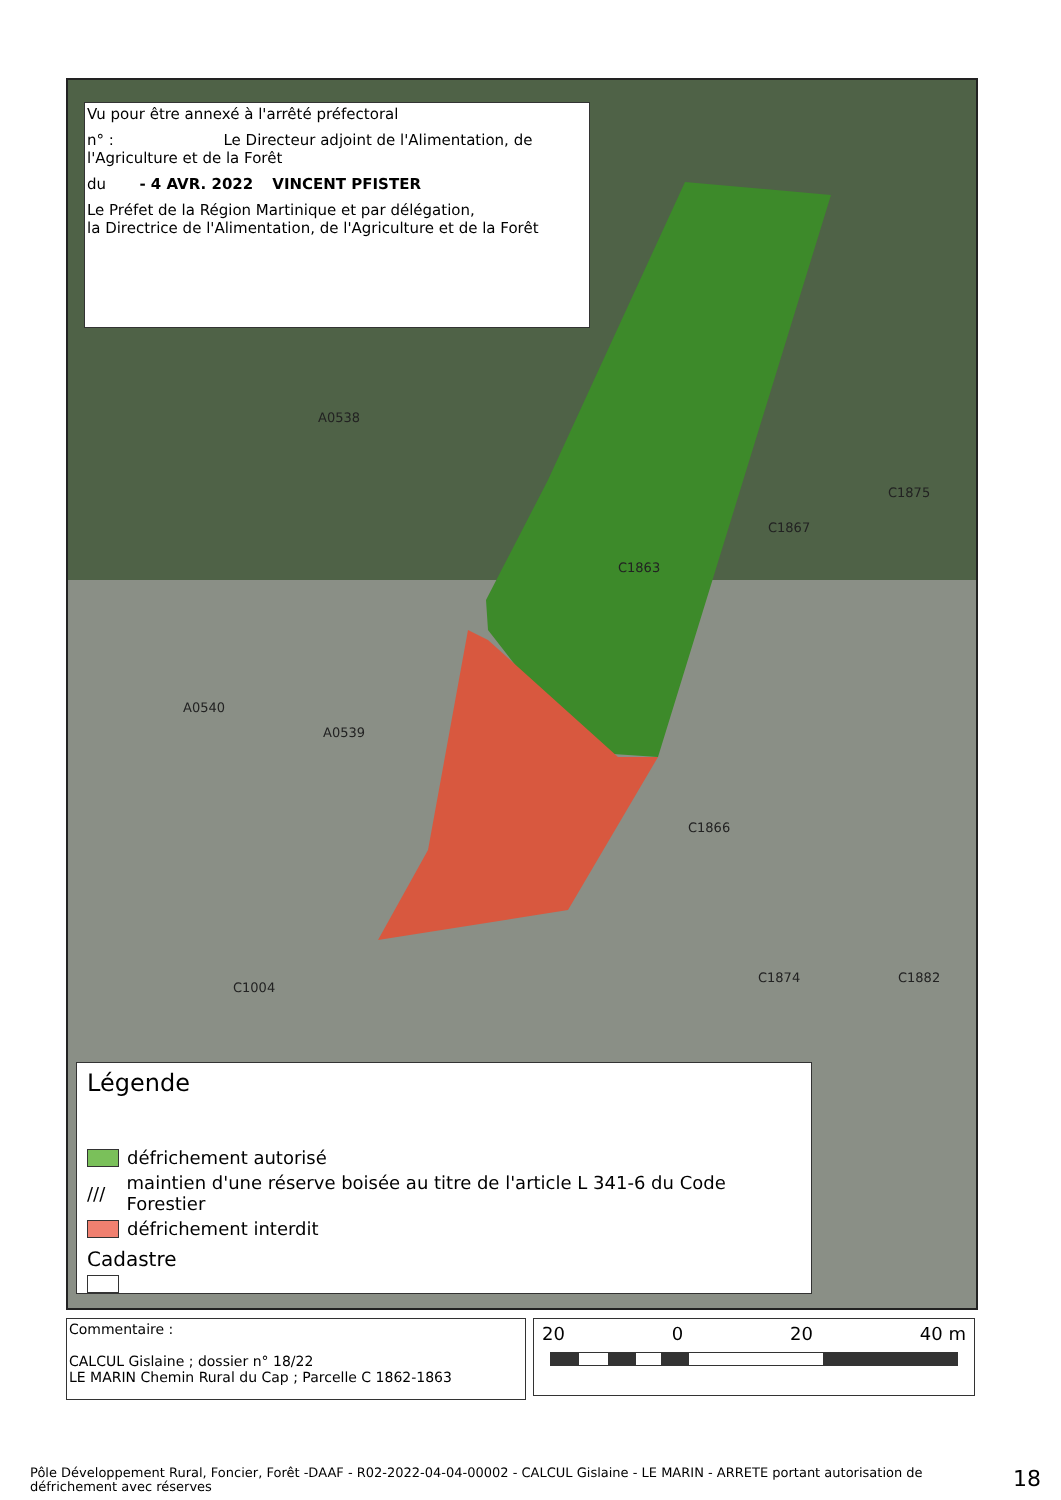C1863
C1866
C1874 C1882
A0540
A0539
C1004
A0538
C1867
C1875
Vu pour être annexé à l'arrêté préfectoral
n° : Le Directeur adjoint de l'Alimentation, de l'Agriculture et de la Forêt
du - 4 AVR. 2022 VINCENT PFISTER
Le Préfet de la Région Martinique et par délégation,
la Directrice de l'Alimentation, de l'Agriculture et de la Forêt
Légende
défrichement autorisé
/// maintien d'une réserve boisée au titre de l'article L 341-6 du Code Forestier
défrichement interdit
Cadastre
Commentaire :
CALCUL Gislaine ; dossier n° 18/22
LE MARIN Chemin Rural du Cap ; Parcelle C 1862-1863
20 0 20 40 m
Pôle Développement Rural, Foncier, Forêt -DAAF - R02-2022-04-04-00002 - CALCUL Gislaine - LE MARIN - ARRETE portant autorisation de défrichement avec réserves
18